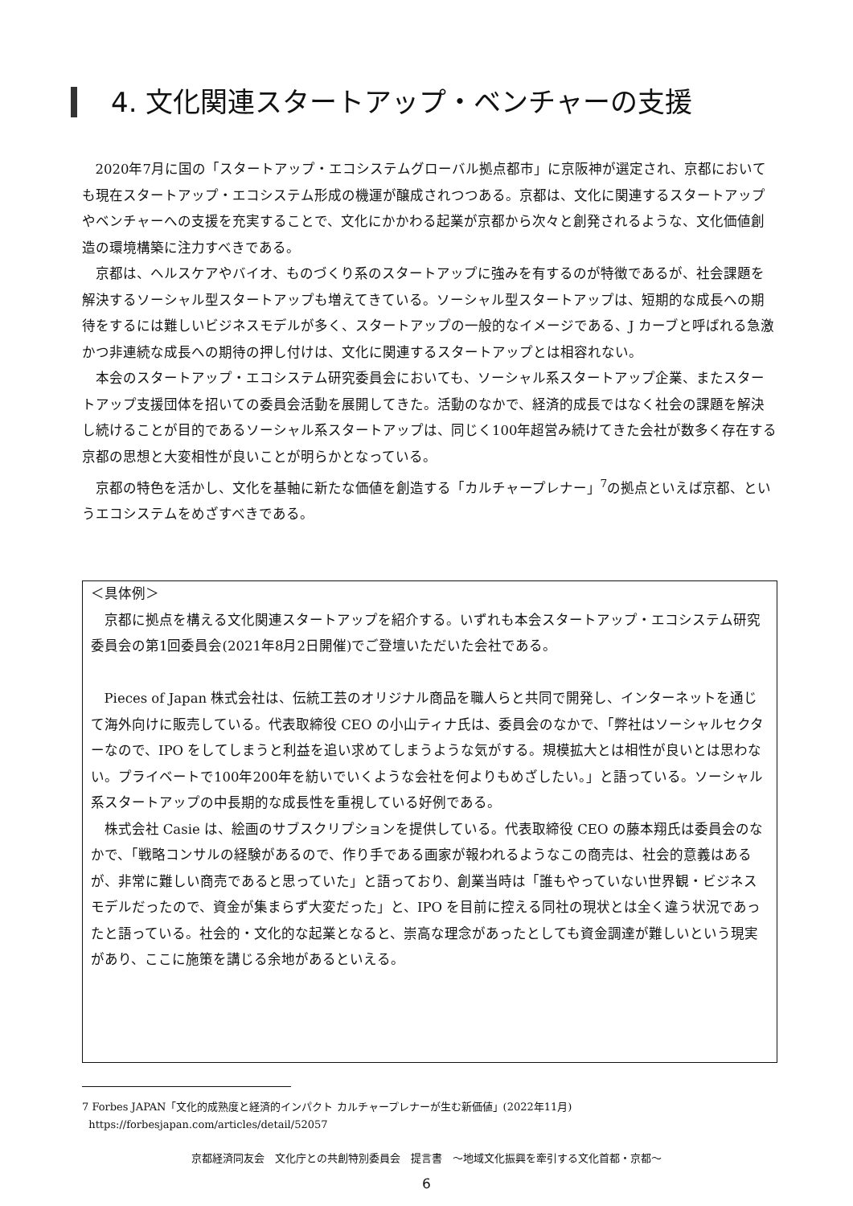4. 文化関連スタートアップ・ベンチャーの支援
2020年7月に国の「スタートアップ・エコシステムグローバル拠点都市」に京阪神が選定され、京都においても現在スタートアップ・エコシステム形成の機運が醸成されつつある。京都は、文化に関連するスタートアップやベンチャーへの支援を充実することで、文化にかかわる起業が京都から次々と創発されるような、文化価値創造の環境構築に注力すべきである。
京都は、ヘルスケアやバイオ、ものづくり系のスタートアップに強みを有するのが特徴であるが、社会課題を解決するソーシャル型スタートアップも増えてきている。ソーシャル型スタートアップは、短期的な成長への期待をするには難しいビジネスモデルが多く、スタートアップの一般的なイメージである、J カーブと呼ばれる急激かつ非連続な成長への期待の押し付けは、文化に関連するスタートアップとは相容れない。
本会のスタートアップ・エコシステム研究委員会においても、ソーシャル系スタートアップ企業、またスタートアップ支援団体を招いての委員会活動を展開してきた。活動のなかで、経済的成長ではなく社会の課題を解決し続けることが目的であるソーシャル系スタートアップは、同じく100年超営み続けてきた会社が数多く存在する京都の思想と大変相性が良いことが明らかとなっている。
京都の特色を活かし、文化を基軸に新たな価値を創造する「カルチャープレナー」<sup>7</sup>の拠点といえば京都、というエコシステムをめざすべきである。
＜具体例＞
京都に拠点を構える文化関連スタートアップを紹介する。いずれも本会スタートアップ・エコシステム研究委員会の第1回委員会(2021年8月2日開催)でご登壇いただいた会社である。
Pieces of Japan 株式会社は、伝統工芸のオリジナル商品を職人らと共同で開発し、インターネットを通じて海外向けに販売している。代表取締役 CEO の小山ティナ氏は、委員会のなかで、「弊社はソーシャルセクターなので、IPO をしてしまうと利益を追い求めてしまうような気がする。規模拡大とは相性が良いとは思わない。プライベートで100年200年を紡いでいくような会社を何よりもめざしたい。」と語っている。ソーシャル系スタートアップの中長期的な成長性を重視している好例である。
株式会社 Casie は、絵画のサブスクリプションを提供している。代表取締役 CEO の藤本翔氏は委員会のなかで、「戦略コンサルの経験があるので、作り手である画家が報われるようなこの商売は、社会的意義はあるが、非常に難しい商売であると思っていた」と語っており、創業当時は「誰もやっていない世界観・ビジネスモデルだったので、資金が集まらず大変だった」と、IPO を目前に控える同社の現状とは全く違う状況であったと語っている。社会的・文化的な起業となると、崇高な理念があったとしても資金調達が難しいという現実があり、ここに施策を講じる余地があるといえる。
7 Forbes JAPAN「文化的成熟度と経済的インパクト カルチャープレナーが生む新価値」(2022年11月)
https://forbesjapan.com/articles/detail/52057
京都経済同友会　文化庁との共創特別委員会　提言書　～地域文化振興を牽引する文化首都・京都～
6